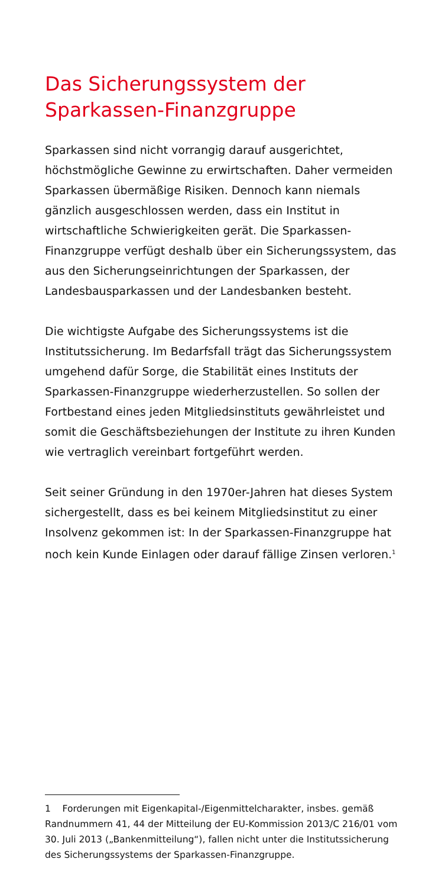Das Sicherungssystem der Sparkassen-Finanzgruppe
Sparkassen sind nicht vorrangig darauf ausgerichtet, höchstmögliche Gewinne zu erwirtschaften. Daher vermeiden Sparkassen übermäßige Risiken. Dennoch kann niemals gänzlich ausgeschlossen werden, dass ein Institut in wirtschaftliche Schwierigkeiten gerät. Die Sparkassen-Finanzgruppe verfügt deshalb über ein Sicherungssystem, das aus den Sicherungseinrichtungen der Sparkassen, der Landesbausparkassen und der Landesbanken besteht.
Die wichtigste Aufgabe des Sicherungssystems ist die Institutssicherung. Im Bedarfsfall trägt das Sicherungs­system umgehend dafür Sorge, die Stabilität eines Instituts der Sparkassen-Finanzgruppe wiederherzustel­len. So sollen der Fortbestand eines jeden Mitglieds­instituts gewährleistet und somit die Geschäftsbeziehungen der Institute zu ihren Kunden wie vertraglich vereinbart fortgeführt werden.
Seit seiner Gründung in den 1970er-Jahren hat dieses System sichergestellt, dass es bei keinem Mitgliedsin­stitut zu einer Insolvenz gekommen ist: In der Sparkas­sen-Finanzgruppe hat noch kein Kunde Einlagen oder darauf fällige Zinsen verloren.<sup>1</sup>
1 Forderungen mit Eigenkapital-/Eigenmittelcharakter, insbes. gemäß Randnummern 41, 44 der Mitteilung der EU-Kommission 2013/C 216/01 vom 30. Juli 2013 („Bankenmitteilung“), fallen nicht unter die Institutssicherung des Sicherungssystems der Sparkas­sen-Finanzgruppe.